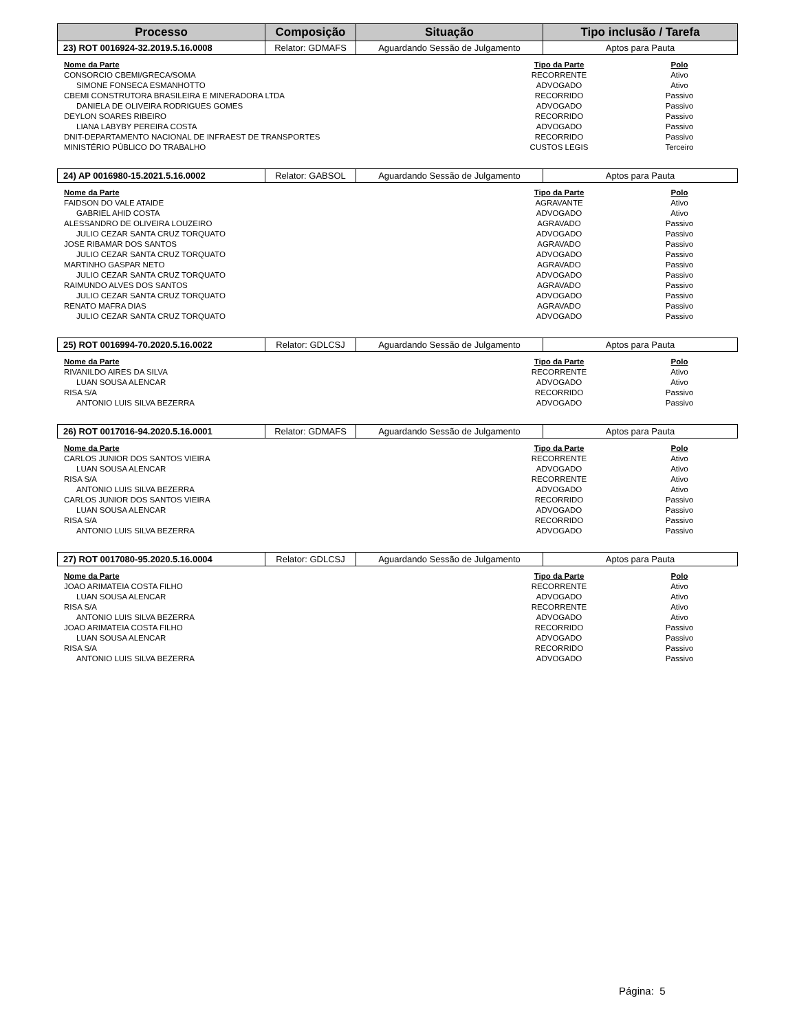| Processo | Composição | Situação | Tipo inclusão / Tarefa |
| --- | --- | --- | --- |
| 23) ROT 0016924-32.2019.5.16.0008 | Relator: GDMAFS | Aguardando Sessão de Julgamento | Aptos para Pauta |
| Nome da Parte | Tipo da Parte | Polo |
| --- | --- | --- |
| CONSORCIO CBEMI/GRECA/SOMA | RECORRENTE | Ativo |
| SIMONE FONSECA ESMANHOTTO | ADVOGADO | Ativo |
| CBEMI CONSTRUTORA BRASILEIRA E MINERADORA LTDA | RECORRIDO | Passivo |
| DANIELA DE OLIVEIRA RODRIGUES GOMES | ADVOGADO | Passivo |
| DEYLON SOARES RIBEIRO | RECORRIDO | Passivo |
| LIANA LABYBY PEREIRA COSTA | ADVOGADO | Passivo |
| DNIT-DEPARTAMENTO NACIONAL DE INFRAEST DE TRANSPORTES | RECORRIDO | Passivo |
| MINISTÉRIO PÚBLICO DO TRABALHO | CUSTOS LEGIS | Terceiro |
| 24) AP 0016980-15.2021.5.16.0002 | Relator: GABSOL | Aguardando Sessão de Julgamento | Aptos para Pauta |
| Nome da Parte | Tipo da Parte | Polo |
| --- | --- | --- |
| FAIDSON DO VALE ATAIDE | AGRAVANTE | Ativo |
| GABRIEL AHID COSTA | ADVOGADO | Ativo |
| ALESSANDRO DE OLIVEIRA LOUZEIRO | AGRAVADO | Passivo |
| JULIO CEZAR SANTA CRUZ TORQUATO | ADVOGADO | Passivo |
| JOSE RIBAMAR DOS SANTOS | AGRAVADO | Passivo |
| JULIO CEZAR SANTA CRUZ TORQUATO | ADVOGADO | Passivo |
| MARTINHO GASPAR NETO | AGRAVADO | Passivo |
| JULIO CEZAR SANTA CRUZ TORQUATO | ADVOGADO | Passivo |
| RAIMUNDO ALVES DOS SANTOS | AGRAVADO | Passivo |
| JULIO CEZAR SANTA CRUZ TORQUATO | ADVOGADO | Passivo |
| RENATO MAFRA DIAS | AGRAVADO | Passivo |
| JULIO CEZAR SANTA CRUZ TORQUATO | ADVOGADO | Passivo |
| 25) ROT 0016994-70.2020.5.16.0022 | Relator: GDLCSJ | Aguardando Sessão de Julgamento | Aptos para Pauta |
| Nome da Parte | Tipo da Parte | Polo |
| --- | --- | --- |
| RIVANILDO AIRES DA SILVA | RECORRENTE | Ativo |
| LUAN SOUSA ALENCAR | ADVOGADO | Ativo |
| RISA S/A | RECORRIDO | Passivo |
| ANTONIO LUIS SILVA BEZERRA | ADVOGADO | Passivo |
| 26) ROT 0017016-94.2020.5.16.0001 | Relator: GDMAFS | Aguardando Sessão de Julgamento | Aptos para Pauta |
| Nome da Parte | Tipo da Parte | Polo |
| --- | --- | --- |
| CARLOS JUNIOR DOS SANTOS VIEIRA | RECORRENTE | Ativo |
| LUAN SOUSA ALENCAR | ADVOGADO | Ativo |
| RISA S/A | RECORRENTE | Ativo |
| ANTONIO LUIS SILVA BEZERRA | ADVOGADO | Ativo |
| CARLOS JUNIOR DOS SANTOS VIEIRA | RECORRIDO | Passivo |
| LUAN SOUSA ALENCAR | ADVOGADO | Passivo |
| RISA S/A | RECORRIDO | Passivo |
| ANTONIO LUIS SILVA BEZERRA | ADVOGADO | Passivo |
| 27) ROT 0017080-95.2020.5.16.0004 | Relator: GDLCSJ | Aguardando Sessão de Julgamento | Aptos para Pauta |
| Nome da Parte | Tipo da Parte | Polo |
| --- | --- | --- |
| JOAO ARIMATEIA COSTA FILHO | RECORRENTE | Ativo |
| LUAN SOUSA ALENCAR | ADVOGADO | Ativo |
| RISA S/A | RECORRENTE | Ativo |
| ANTONIO LUIS SILVA BEZERRA | ADVOGADO | Ativo |
| JOAO ARIMATEIA COSTA FILHO | RECORRIDO | Passivo |
| LUAN SOUSA ALENCAR | ADVOGADO | Passivo |
| RISA S/A | RECORRIDO | Passivo |
| ANTONIO LUIS SILVA BEZERRA | ADVOGADO | Passivo |
Página: 5